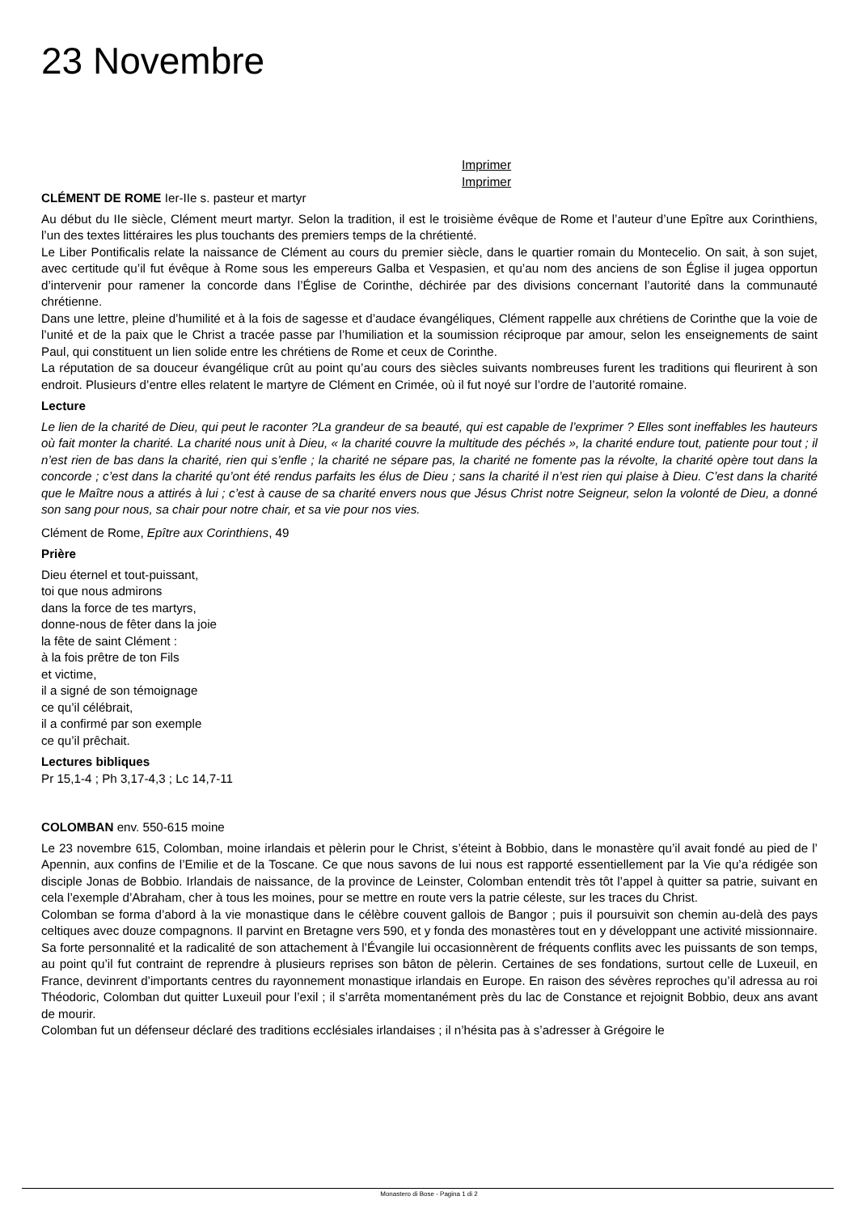23 Novembre
Imprimer
Imprimer
CLÉMENT DE ROME Ier-IIe s. pasteur et martyr
Au début du IIe siècle, Clément meurt martyr. Selon la tradition, il est le troisième évêque de Rome et l’auteur d’une Epître aux Corinthiens, l’un des textes littéraires les plus touchants des premiers temps de la chrétienté.
Le Liber Pontificalis relate la naissance de Clément au cours du premier siècle, dans le quartier romain du Montecelio. On sait, à son sujet, avec certitude qu’il fut évêque à Rome sous les empereurs Galba et Vespasien, et qu’au nom des anciens de son Église il jugea opportun d’intervenir pour ramener la concorde dans l’Église de Corinthe, déchirée par des divisions concernant l’autorité dans la communauté chrétienne.
Dans une lettre, pleine d’humilité et à la fois de sagesse et d’audace évangéliques, Clément rappelle aux chrétiens de Corinthe que la voie de l’unité et de la paix que le Christ a tracée passe par l’humiliation et la soumission réciproque par amour, selon les enseignements de saint Paul, qui constituent un lien solide entre les chrétiens de Rome et ceux de Corinthe.
La réputation de sa douceur évangélique crût au point qu’au cours des siècles suivants nombreuses furent les traditions qui fleurirent à son endroit. Plusieurs d’entre elles relatent le martyre de Clément en Crimée, où il fut noyé sur l’ordre de l’autorité romaine.
Lecture
Le lien de la charité de Dieu, qui peut le raconter ?La grandeur de sa beauté, qui est capable de l’exprimer ? Elles sont ineffables les hauteurs où fait monter la charité. La charité nous unit à Dieu, « la charité couvre la multitude des péchés », la charité endure tout, patiente pour tout ; il n’est rien de bas dans la charité, rien qui s’enfle ; la charité ne sépare pas, la charité ne fomente pas la révolte, la charité opère tout dans la concorde ; c’est dans la charité qu’ont été rendus parfaits les élus de Dieu ; sans la charité il n’est rien qui plaise à Dieu. C’est dans la charité que le Maître nous a attirés à lui ; c’est à cause de sa charité envers nous que Jésus Christ notre Seigneur, selon la volonté de Dieu, a donné son sang pour nous, sa chair pour notre chair, et sa vie pour nos vies.
Clément de Rome, Epître aux Corinthiens, 49
Prière
Dieu éternel et tout-puissant,
toi que nous admirons
dans la force de tes martyrs,
donne-nous de fêter dans la joie
la fête de saint Clément :
à la fois prêtre de ton Fils
et victime,
il a signé de son témoignage
ce qu’il célébrait,
il a confirmé par son exemple
ce qu’il prêchait.
Lectures bibliques
Pr 15,1-4 ; Ph 3,17-4,3 ; Lc 14,7-11
COLOMBAN env. 550-615 moine
Le 23 novembre 615, Colomban, moine irlandais et pèlerin pour le Christ, s’éteint à Bobbio, dans le monastère qu’il avait fondé au pied de l’ Apennin, aux confins de l’Emilie et de la Toscane. Ce que nous savons de lui nous est rapporté essentiellement par la Vie qu’a rédigée son disciple Jonas de Bobbio. Irlandais de naissance, de la province de Leinster, Colomban entendit très tôt l’appel à quitter sa patrie, suivant en cela l’exemple d’Abraham, cher à tous les moines, pour se mettre en route vers la patrie céleste, sur les traces du Christ.
Colomban se forma d’abord à la vie monastique dans le célèbre couvent gallois de Bangor ; puis il poursuivit son chemin au-delà des pays celtiques avec douze compagnons. Il parvint en Bretagne vers 590, et y fonda des monastères tout en y développant une activité missionnaire. Sa forte personnalité et la radicalité de son attachement à l’Évangile lui occasionnèrent de fréquents conflits avec les puissants de son temps, au point qu’il fut contraint de reprendre à plusieurs reprises son bâton de pèlerin. Certaines de ses fondations, surtout celle de Luxeuil, en France, devinrent d’importants centres du rayonnement monastique irlandais en Europe. En raison des sévères reproches qu’il adressa au roi Théodoric, Colomban dut quitter Luxeuil pour l’exil ; il s’arrêta momentanément près du lac de Constance et rejoignit Bobbio, deux ans avant de mourir.
Colomban fut un défenseur déclaré des traditions ecclésiales irlandaises ; il n’hésita pas à s’adresser à Grégoire le
Monastero di Bose - Pagina 1 di 2